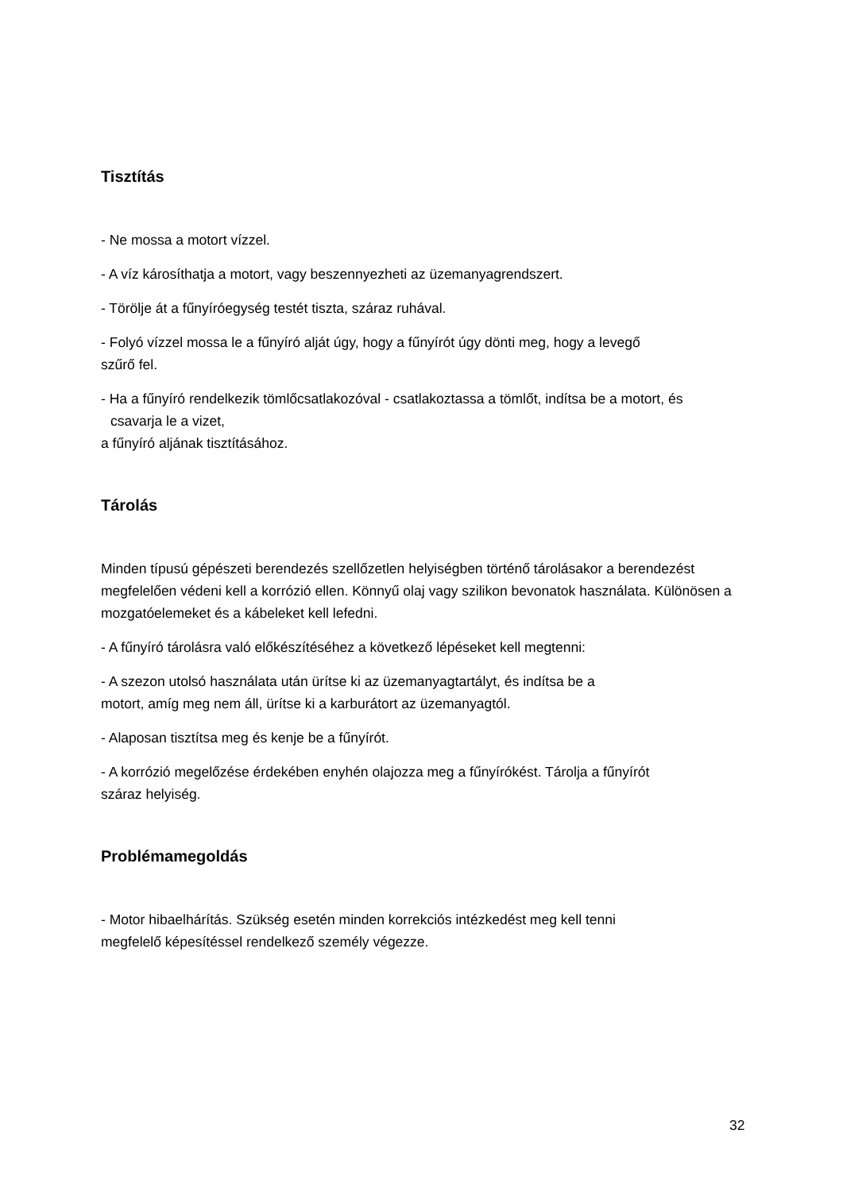Tisztítás
- Ne mossa a motort vízzel.
- A víz károsíthatja a motort, vagy beszennyezheti az üzemanyagrendszert.
- Törölje át a fűnyíróegység testét tiszta, száraz ruhával.
- Folyó vízzel mossa le a fűnyíró alját úgy, hogy a fűnyírót úgy dönti meg, hogy a levegő
szűrő fel.
- Ha a fűnyíró rendelkezik tömlőcsatlakozóval - csatlakoztassa a tömlőt, indítsa be a motort, és
csavarja le a vizet,
a fűnyíró aljának tisztításához.
Tárolás
Minden típusú gépészeti berendezés szellőzetlen helyiségben történő tárolásakor a berendezést megfelelően védeni kell a korrózió ellen. Könnyű olaj vagy szilikon bevonatok használata. Különösen a mozgatóelemeket és a kábeleket kell lefedni.
- A fűnyíró tárolásra való előkészítéséhez a következő lépéseket kell megtenni:
- A szezon utolsó használata után ürítse ki az üzemanyagtartályt, és indítsa be a
motort, amíg meg nem áll, ürítse ki a karburátort az üzemanyagtól.
- Alaposan tisztítsa meg és kenje be a fűnyírót.
- A korrózió megelőzése érdekében enyhén olajozza meg a fűnyírókést. Tárolja a fűnyírót
száraz helyiség.
Problémamegoldás
- Motor hibaelhárítás. Szükség esetén minden korrekciós intézkedést meg kell tenni
megfelelő képesítéssel rendelkező személy végezze.
32